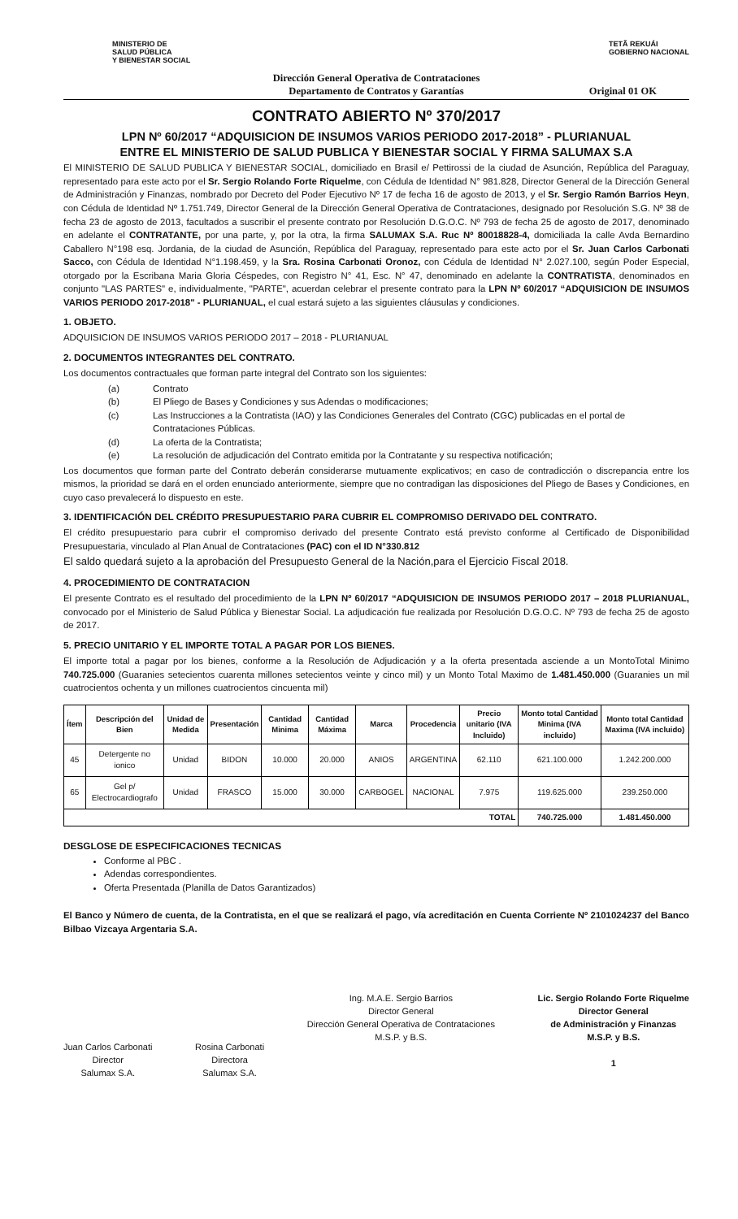MINISTERIO DE
SALUD PÚBLICA
Y BIENESTAR SOCIAL
TETÃ REKUÁI
GOBIERNO NACIONAL
Dirección General Operativa de Contrataciones
Departamento de Contratos y Garantías
Original 01 OK
CONTRATO ABIERTO Nº 370/2017
LPN Nº 60/2017 “ADQUISICION DE INSUMOS VARIOS PERIODO 2017-2018” - PLURIANUAL
ENTRE EL MINISTERIO DE SALUD PUBLICA Y BIENESTAR SOCIAL Y FIRMA SALUMAX S.A
El MINISTERIO DE SALUD PUBLICA Y BIENESTAR SOCIAL, domiciliado en Brasil e/ Pettirossi de la ciudad de Asunción, República del Paraguay, representado para este acto por el Sr. Sergio Rolando Forte Riquelme, con Cédula de Identidad N° 981.828, Director General de la Dirección General de Administración y Finanzas, nombrado por Decreto del Poder Ejecutivo Nº 17 de fecha 16 de agosto de 2013, y el Sr. Sergio Ramón Barrios Heyn, con Cédula de Identidad Nº 1.751.749, Director General de la Dirección General Operativa de Contrataciones, designado por Resolución S.G. Nº 38 de fecha 23 de agosto de 2013, facultados a suscribir el presente contrato por Resolución D.G.O.C. Nº 793 de fecha 25 de agosto de 2017, denominado en adelante el CONTRATANTE, por una parte, y, por la otra, la firma SALUMAX S.A. Ruc Nº 80018828-4, domiciliada la calle Avda Bernardino Caballero N°198 esq. Jordania, de la ciudad de Asunción, República del Paraguay, representado para este acto por el Sr. Juan Carlos Carbonati Sacco, con Cédula de Identidad N°1.198.459, y la Sra. Rosina Carbonati Oronoz, con Cédula de Identidad N° 2.027.100, según Poder Especial, otorgado por la Escribana Maria Gloria Céspedes, con Registro N° 41, Esc. N° 47, denominado en adelante la CONTRATISTA, denominados en conjunto "LAS PARTES" e, individualmente, "PARTE", acuerdan celebrar el presente contrato para la LPN Nº 60/2017 “ADQUISICION DE INSUMOS VARIOS PERIODO 2017-2018" - PLURIANUAL, el cual estará sujeto a las siguientes cláusulas y condiciones.
1. OBJETO.
ADQUISICION DE INSUMOS VARIOS PERIODO 2017 – 2018 - PLURIANUAL
2. DOCUMENTOS INTEGRANTES DEL CONTRATO.
Los documentos contractuales que forman parte integral del Contrato son los siguientes:
(a) Contrato
(b) El Pliego de Bases y Condiciones y sus Adendas o modificaciones;
(c) Las Instrucciones a la Contratista (IAO) y las Condiciones Generales del Contrato (CGC) publicadas en el portal de Contrataciones Públicas.
(d) La oferta de la Contratista;
(e) La resolución de adjudicación del Contrato emitida por la Contratante y su respectiva notificación;
Los documentos que forman parte del Contrato deberán considerarse mutuamente explicativos; en caso de contradicción o discrepancia entre los mismos, la prioridad se dará en el orden enunciado anteriormente, siempre que no contradigan las disposiciones del Pliego de Bases y Condiciones, en cuyo caso prevalecerá lo dispuesto en este.
3. IDENTIFICACIÓN DEL CRÉDITO PRESUPUESTARIO PARA CUBRIR EL COMPROMISO DERIVADO DEL CONTRATO.
El crédito presupuestario para cubrir el compromiso derivado del presente Contrato está previsto conforme al Certificado de Disponibilidad Presupuestaria, vinculado al Plan Anual de Contrataciones (PAC) con el ID N°330.812
El saldo quedará sujeto a la aprobación del Presupuesto General de la Nación,para el Ejercicio Fiscal 2018.
4. PROCEDIMIENTO DE CONTRATACION
El presente Contrato es el resultado del procedimiento de la LPN Nº 60/2017 “ADQUISICION DE INSUMOS PERIODO 2017 – 2018 PLURIANUAL, convocado por el Ministerio de Salud Pública y Bienestar Social. La adjudicación fue realizada por Resolución D.G.O.C. Nº 793 de fecha 25 de agosto de 2017.
5. PRECIO UNITARIO Y EL IMPORTE TOTAL A PAGAR POR LOS BIENES.
El importe total a pagar por los bienes, conforme a la Resolución de Adjudicación y a la oferta presentada asciende a un MontoTotal Minimo 740.725.000 (Guaranies setecientos cuarenta millones setecientos veinte y cinco mil) y un Monto Total Maximo de 1.481.450.000 (Guaranies un mil cuatrocientos ochenta y un millones cuatrocientos cincuenta mil)
| Ítem | Descripción del Bien | Unidad de Medida | Presentación | Cantidad Minima | Cantidad Máxima | Marca | Procedencia | Precio unitario (IVA Incluido) | Monto total Cantidad Minima (IVA incluido) | Monto total Cantidad Maxima (IVA incluido) |
| --- | --- | --- | --- | --- | --- | --- | --- | --- | --- | --- |
| 45 | Detergente no ionico | Unidad | BIDON | 10.000 | 20.000 | ANIOS | ARGENTINA | 62.110 | 621.100.000 | 1.242.200.000 |
| 65 | Gel p/ Electrocardiografo | Unidad | FRASCO | 15.000 | 30.000 | CARBOGEL | NACIONAL | 7.975 | 119.625.000 | 239.250.000 |
| TOTAL | | | | | | | | | 740.725.000 | 1.481.450.000 |
DESGLOSE DE ESPECIFICACIONES TECNICAS
Conforme al PBC .
Adendas correspondientes.
Oferta Presentada (Planilla de Datos Garantizados)
El Banco y Número de cuenta, de la Contratista, en el que se realizará el pago, vía acreditación en Cuenta Corriente Nº 2101024237 del Banco Bilbao Vizcaya Argentaria S.A.
Juan Carlos Carbonati
Director
Salumax S.A.
Rosina Carbonati
Directora
Salumax S.A.
Ing. M.A.E. Sergio Barrios
Director General
Dirección General Operativa de Contrataciones
M.S.P. y B.S.
Lic. Sergio Rolando Forte Riquelme
Director General
de Administración y Finanzas
M.S.P. y B.S.
1